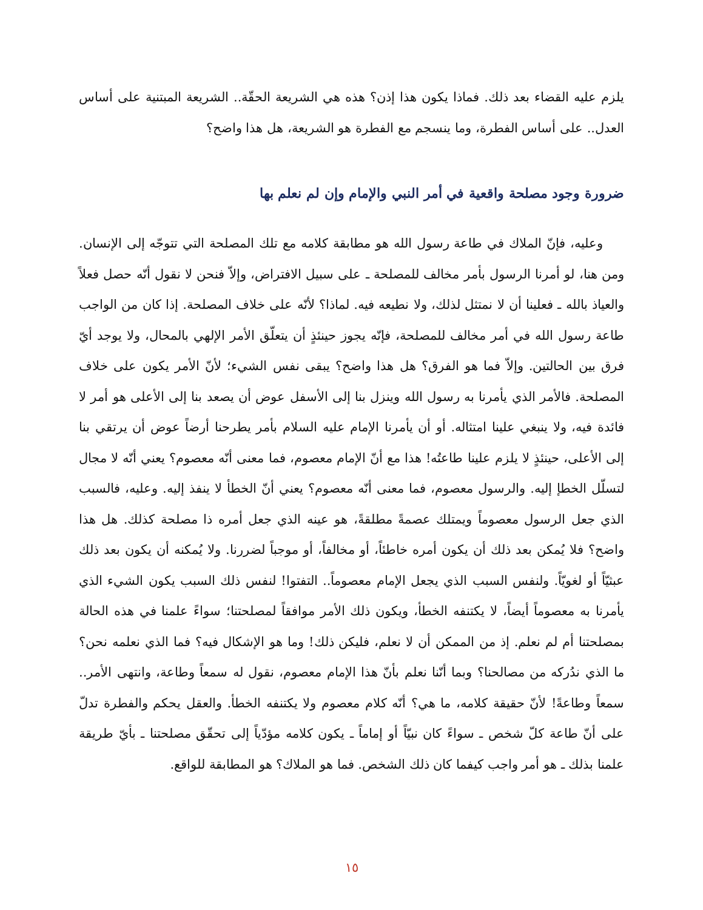يلزم عليه القضاء بعد ذلك. فماذا يكون هذا إذن؟ هذه هي الشريعة الحقّة.. الشريعة المبتنية على أساس العدل.. على أساس الفطرة، وما ينسجم مع الفطرة هو الشريعة، هل هذا واضح؟
ضرورة وجود مصلحة واقعية في أمر النبي والإمام وإن لم نعلم بها
وعليه، فإنّ الملاك في طاعة رسول الله هو مطابقة كلامه مع تلك المصلحة التي تتوجّه إلى الإنسان. ومن هنا، لو أمرنا الرسول بأمر مخالف للمصلحة ـ على سبيل الافتراض، وإلاّ فنحن لا نقول أنّه حصل فعلاً والعياذ بالله ـ فعلينا أن لا نمتثل لذلك، ولا نطيعه فيه. لماذا؟ لأنّه على خلاف المصلحة. إذا كان من الواجب طاعة رسول الله في أمر مخالف للمصلحة، فإنّه يجوز حينئذٍ أن يتعلّق الأمر الإلهي بالمحال، ولا يوجد أيّ فرق بين الحالتين. وإلاّ فما هو الفرق؟ هل هذا واضح؟ يبقى نفس الشيء؛ لأنّ الأمر يكون على خلاف المصلحة. فالأمر الذي يأمرنا به رسول الله وينزل بنا إلى الأسفل عوض أن يصعد بنا إلى الأعلى هو أمر لا فائدة فيه، ولا ينبغي علينا امتثاله. أو أن يأمرنا الإمام عليه السلام بأمر يطرحنا أرضاً عوض أن يرتقي بنا إلى الأعلى، حينئذٍ لا يلزم علينا طاعتُه! هذا مع أنّ الإمام معصوم، فما معنى أنّه معصوم؟ يعني أنّه لا مجال لتسلّل الخطإ إليه. والرسول معصوم، فما معنى أنّه معصوم؟ يعني أنّ الخطأ لا ينفذ إليه. وعليه، فالسبب الذي جعل الرسول معصوماً ويمتلك عصمةً مطلقةً، هو عينه الذي جعل أمره ذا مصلحة كذلك. هل هذا واضح؟ فلا يُمكن بعد ذلك أن يكون أمره خاطئاً، أو مخالفاً، أو موجباً لضررنا. ولا يُمكنه أن يكون بعد ذلك عبثيّاً أو لغويّاً. ولنفس السبب الذي يجعل الإمام معصوماً.. التفتوا! لنفس ذلك السبب يكون الشيء الذي يأمرنا به معصوماً أيضاً، لا يكتنفه الخطأ، ويكون ذلك الأمر موافقاً لمصلحتنا؛ سواءً علمنا في هذه الحالة بمصلحتنا أم لم نعلم. إذ من الممكن أن لا نعلم، فليكن ذلك! وما هو الإشكال فيه؟ فما الذي نعلمه نحن؟ ما الذي ندُركه من مصالحنا؟ وبما أنّنا نعلم بأنّ هذا الإمام معصوم، نقول له سمعاً وطاعة، وانتهى الأمر.. سمعاً وطاعةً! لأنّ حقيقة كلامه، ما هي؟ أنّه كلام معصوم ولا يكتنفه الخطأ. والعقل يحكم والفطرة تدلّ على أنّ طاعة كلّ شخص ـ سواءً كان نبيّاً أو إماماً ـ يكون كلامه مؤدّياً إلى تحقّق مصلحتنا ـ بأيّ طريقة علمنا بذلك ـ هو أمر واجب كيفما كان ذلك الشخص. فما هو الملاك؟ هو المطابقة للواقع.
١٥